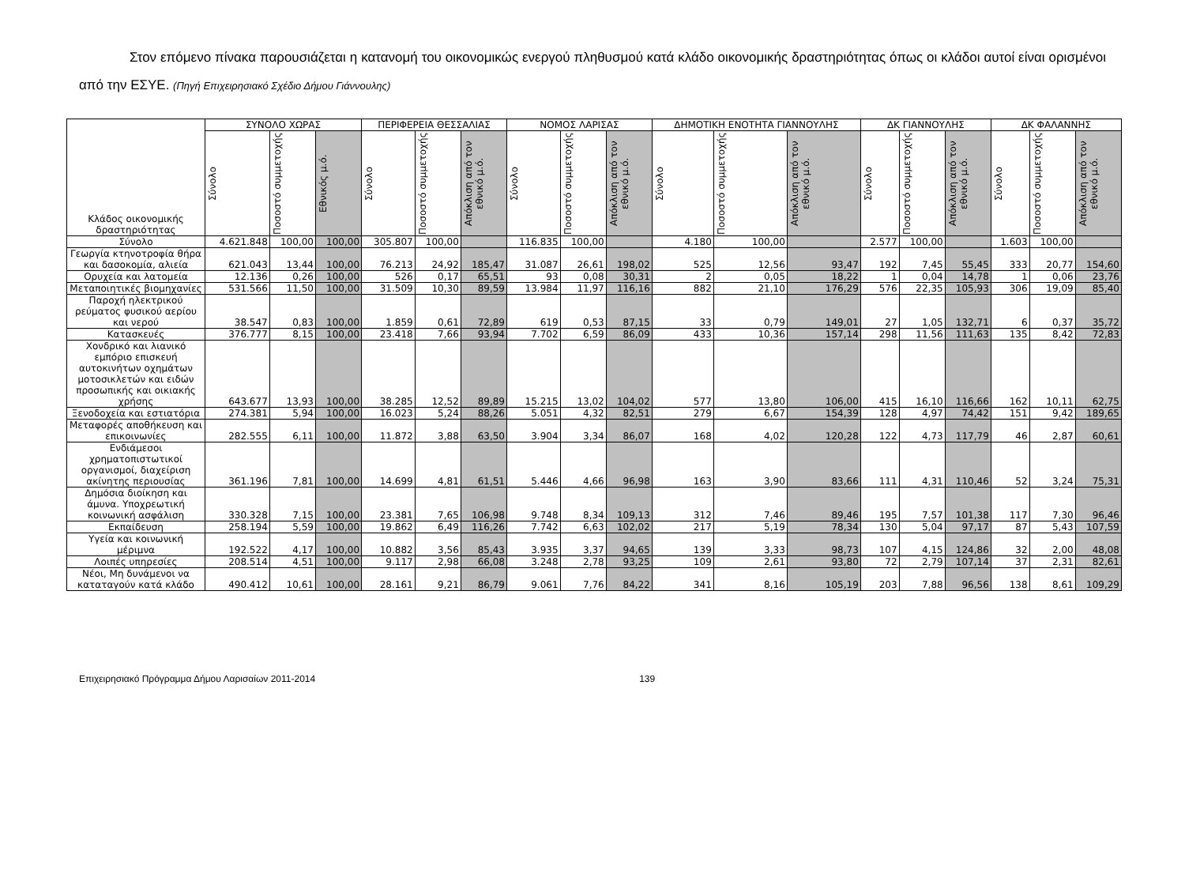Στον επόμενο πίνακα παρουσιάζεται η κατανομή του οικονομικώς ενεργού πληθυσμού κατά κλάδο οικονομικής δραστηριότητας όπως οι κλάδοι αυτοί είναι ορισμένοι από την ΕΣΥΕ. (Πηγή Επιχειρησιακό Σχέδιο Δήμου Γιάννουλης)
| Κλάδος οικονομικής δραστηριότητας | ΣΥΝΟΛΟ ΧΩΡΑΣ | | | ΠΕΡΙΦΕΡΕΙΑ ΘΕΣΣΑΛΙΑΣ | | | ΝΟΜΟΣ ΛΑΡΙΣΑΣ | | | ΔΗΜΟΤΙΚΗ ΕΝΟΤΗΤΑ ΓΙΑΝΝΟΥΛΗΣ | | | ΔΚ ΓΙΑΝΝΟΥΛΗΣ | | | ΔΚ ΦΑΛΑΝΝΗΣ | | |
| --- | --- | --- | --- | --- | --- | --- | --- | --- | --- | --- | --- | --- | --- | --- | --- | --- | --- | --- |
| | Σύνολο | Ποσοστό συμμετοχής | Εθνικός μ.ό. | Σύνολο | Ποσοστό συμμετοχής | Απόκλιση από τον εθνικό μ.ό. | Σύνολο | Ποσοστό συμμετοχής | Απόκλιση από τον εθνικό μ.ό. | Σύνολο | Ποσοστό συμμετοχής | Απόκλιση από τον εθνικό μ.ό. | Σύνολο | Ποσοστό συμμετοχής | Απόκλιση από τον εθνικό μ.ό. | Σύνολο | Ποσοστό συμμετοχής | Απόκλιση από τον εθνικό μ.ό. |
| Σύνολο | 4.621.848 | 100,00 | 100,00 | 305.807 | 100,00 | | 116.835 | 100,00 | | 4.180 | 100,00 | | 2.577 | 100,00 | | 1.603 | 100,00 | |
| Γεωργία κτηνοτροφία θήρα και δασοκομία, αλιεία | 621.043 | 13,44 | 100,00 | 76.213 | 24,92 | 185,47 | 31.087 | 26,61 | 198,02 | 525 | 12,56 | 93,47 | 192 | 7,45 | 55,45 | 333 | 20,77 | 154,60 |
| Ορυχεία και λατομεία | 12.136 | 0,26 | 100,00 | 526 | 0,17 | 65,51 | 93 | 0,08 | 30,31 | 2 | 0,05 | 18,22 | 1 | 0,04 | 14,78 | 1 | 0,06 | 23,76 |
| Μεταποιητικές βιομηχανίες | 531.566 | 11,50 | 100,00 | 31.509 | 10,30 | 89,59 | 13.984 | 11,97 | 116,16 | 882 | 21,10 | 176,29 | 576 | 22,35 | 105,93 | 306 | 19,09 | 85,40 |
| Παροχή ηλεκτρικού ρεύματος φυσικού αερίου και νερού | 38.547 | 0,83 | 100,00 | 1.859 | 0,61 | 72,89 | 619 | 0,53 | 87,15 | 33 | 0,79 | 149,01 | 27 | 1,05 | 132,71 | 6 | 0,37 | 35,72 |
| Κατασκευές | 376.777 | 8,15 | 100,00 | 23.418 | 7,66 | 93,94 | 7.702 | 6,59 | 86,09 | 433 | 10,36 | 157,14 | 298 | 11,56 | 111,63 | 135 | 8,42 | 72,83 |
| Χονδρικό και λιανικό εμπόριο επισκευή αυτοκινήτων οχημάτων μοτοσικλετών και ειδών προσωπικής και οικιακής χρήσης | 643.677 | 13,93 | 100,00 | 38.285 | 12,52 | 89,89 | 15.215 | 13,02 | 104,02 | 577 | 13,80 | 106,00 | 415 | 16,10 | 116,66 | 162 | 10,11 | 62,75 |
| Ξενοδοχεία και εστιατόρια | 274.381 | 5,94 | 100,00 | 16.023 | 5,24 | 88,26 | 5.051 | 4,32 | 82,51 | 279 | 6,67 | 154,39 | 128 | 4,97 | 74,42 | 151 | 9,42 | 189,65 |
| Μεταφορές αποθήκευση και επικοινωνίες | 282.555 | 6,11 | 100,00 | 11.872 | 3,88 | 63,50 | 3.904 | 3,34 | 86,07 | 168 | 4,02 | 120,28 | 122 | 4,73 | 117,79 | 46 | 2,87 | 60,61 |
| Ενδιάμεσοι χρηματοπιστωτικοί οργανισμοί, διαχείριση ακίνητης περιουσίας | 361.196 | 7,81 | 100,00 | 14.699 | 4,81 | 61,51 | 5.446 | 4,66 | 96,98 | 163 | 3,90 | 83,66 | 111 | 4,31 | 110,46 | 52 | 3,24 | 75,31 |
| Δημόσια διοίκηση και άμυνα. Υποχρεωτική κοινωνική ασφάλιση | 330.328 | 7,15 | 100,00 | 23.381 | 7,65 | 106,98 | 9.748 | 8,34 | 109,13 | 312 | 7,46 | 89,46 | 195 | 7,57 | 101,38 | 117 | 7,30 | 96,46 |
| Εκπαίδευση | 258.194 | 5,59 | 100,00 | 19.862 | 6,49 | 116,26 | 7.742 | 6,63 | 102,02 | 217 | 5,19 | 78,34 | 130 | 5,04 | 97,17 | 87 | 5,43 | 107,59 |
| Υγεία και κοινωνική μέριμνα | 192.522 | 4,17 | 100,00 | 10.882 | 3,56 | 85,43 | 3.935 | 3,37 | 94,65 | 139 | 3,33 | 98,73 | 107 | 4,15 | 124,86 | 32 | 2,00 | 48,08 |
| Λοιπές υπηρεσίες | 208.514 | 4,51 | 100,00 | 9.117 | 2,98 | 66,08 | 3.248 | 2,78 | 93,25 | 109 | 2,61 | 93,80 | 72 | 2,79 | 107,14 | 37 | 2,31 | 82,61 |
| Νέοι, Μη δυνάμενοι να καταταγούν κατά κλάδο | 490.412 | 10,61 | 100,00 | 28.161 | 9,21 | 86,79 | 9.061 | 7,76 | 84,22 | 341 | 8,16 | 105,19 | 203 | 7,88 | 96,56 | 138 | 8,61 | 109,29 |
Επιχειρησιακό Πρόγραμμα Δήμου Λαρισαίων 2011-2014 139